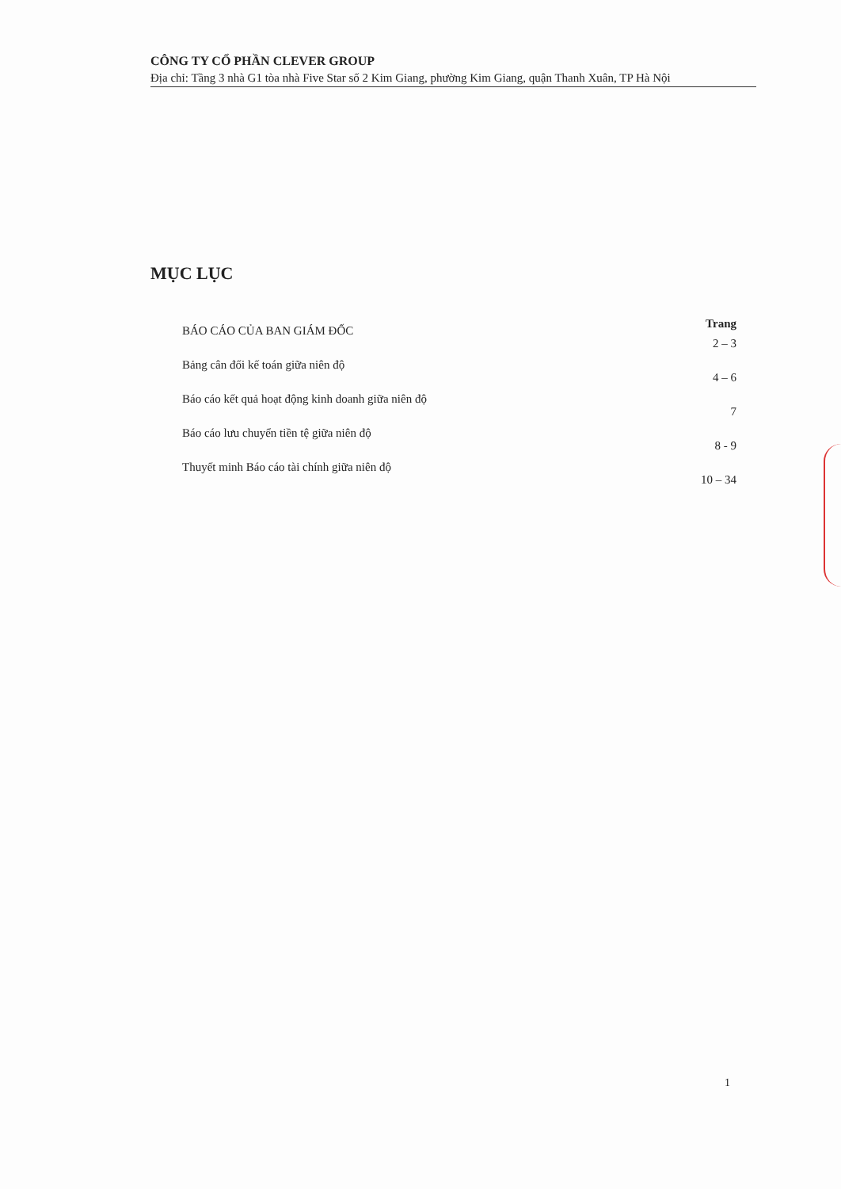CÔNG TY CỔ PHẦN CLEVER GROUP
Địa chỉ: Tầng 3 nhà G1 tòa nhà Five Star số 2 Kim Giang, phường Kim Giang, quận Thanh Xuân, TP Hà Nội
MỤC LỤC
Trang
BÁO CÁO CỦA BAN GIÁM ĐỐC 2 – 3
Bảng cân đối kế toán giữa niên độ 4 – 6
Báo cáo kết quả hoạt động kinh doanh giữa niên độ 7
Báo cáo lưu chuyển tiền tệ giữa niên độ 8 - 9
Thuyết minh Báo cáo tài chính giữa niên độ 10 – 34
1